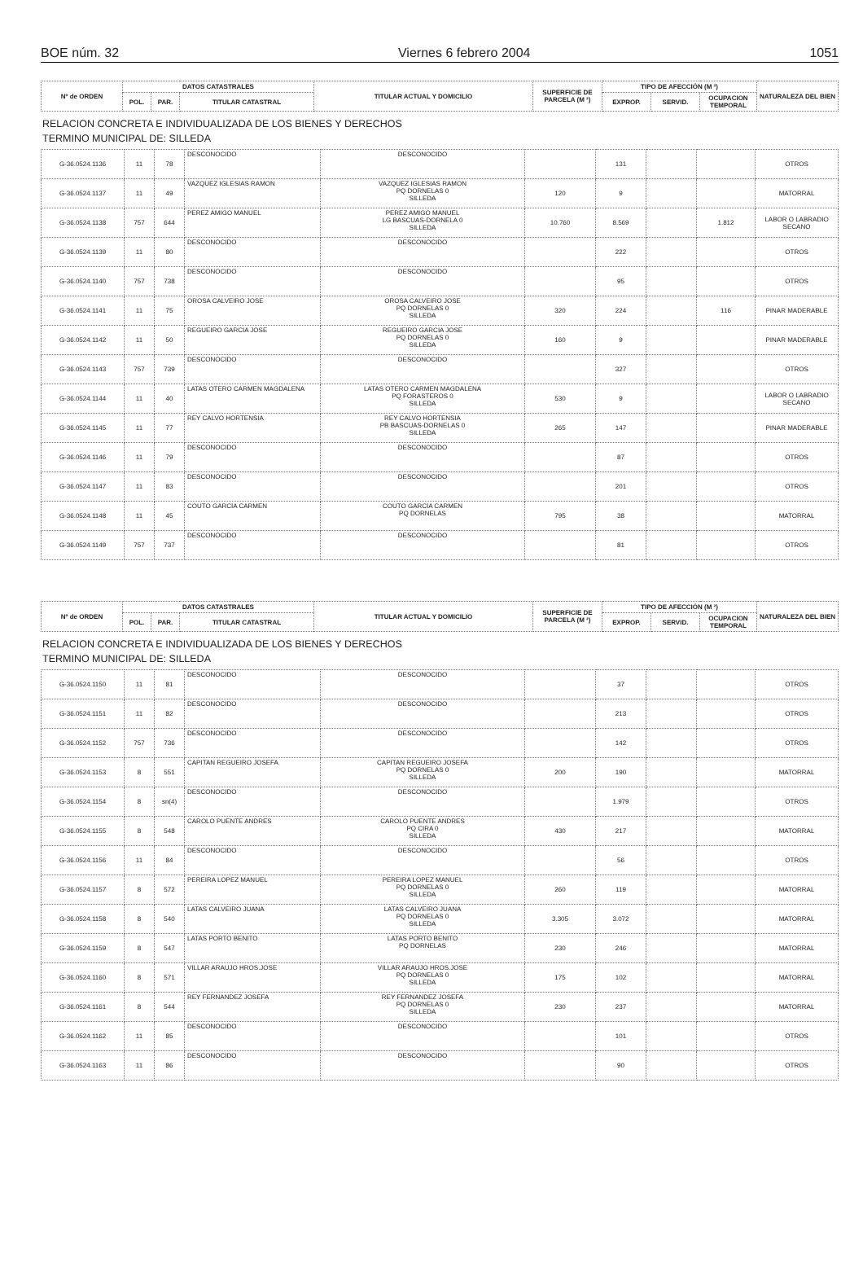BOE núm. 32 Viernes 6 febrero 2004 1051
| Nº de ORDEN | DATOS CATASTRALES | | | TITULAR ACTUAL Y DOMICILIO | SUPERFICIE DE PARCELA (M ²) | TIPO DE AFECCIÓN (M ²) | | | NATURALEZA DEL BIEN |
| --- | --- | --- | --- | --- | --- | --- | --- | --- | --- |
| | POL. | PAR. | TITULAR CATASTRAL | | | EXPROP. | SERVID. | OCUPACION TEMPORAL | |
RELACION CONCRETA E INDIVIDUALIZADA DE LOS BIENES Y DERECHOS
TERMINO MUNICIPAL DE: SILLEDA
| G-36.0524.1136 | 11 | 78 | DESCONOCIDO | DESCONOCIDO | | 131 | | | OTROS |
| G-36.0524.1137 | 11 | 49 | VAZQUEZ IGLESIAS RAMON | VAZQUEZ IGLESIAS RAMON PQ DORNELAS 0 SILLEDA | 120 | 9 | | | MATORRAL |
| G-36.0524.1138 | 757 | 644 | PEREZ AMIGO MANUEL | PEREZ AMIGO MANUEL LG BASCUAS-DORNELA 0 SILLEDA | 10.760 | 8.569 | | 1.812 | LABOR O LABRADIO SECANO |
| G-36.0524.1139 | 11 | 80 | DESCONOCIDO | DESCONOCIDO | | 222 | | | OTROS |
| G-36.0524.1140 | 757 | 738 | DESCONOCIDO | DESCONOCIDO | | 95 | | | OTROS |
| G-36.0524.1141 | 11 | 75 | OROSA CALVEIRO JOSE | OROSA CALVEIRO JOSE PQ DORNELAS 0 SILLEDA | 320 | 224 | | 116 | PINAR MADERABLE |
| G-36.0524.1142 | 11 | 50 | REGUEIRO GARCIA JOSE | REGUEIRO GARCIA JOSE PQ DORNELAS 0 SILLEDA | 160 | 9 | | | PINAR MADERABLE |
| G-36.0524.1143 | 757 | 739 | DESCONOCIDO | DESCONOCIDO | | 327 | | | OTROS |
| G-36.0524.1144 | 11 | 40 | LATAS OTERO CARMEN MAGDALENA | LATAS OTERO CARMEN MAGDALENA PQ FORASTEROS 0 SILLEDA | 530 | 9 | | | LABOR O LABRADIO SECANO |
| G-36.0524.1145 | 11 | 77 | REY CALVO HORTENSIA | REY CALVO HORTENSIA PB BASCUAS-DORNELAS 0 SILLEDA | 265 | 147 | | | PINAR MADERABLE |
| G-36.0524.1146 | 11 | 79 | DESCONOCIDO | DESCONOCIDO | | 87 | | | OTROS |
| G-36.0524.1147 | 11 | 83 | DESCONOCIDO | DESCONOCIDO | | 201 | | | OTROS |
| G-36.0524.1148 | 11 | 45 | COUTO GARCIA CARMEN | COUTO GARCIA CARMEN PQ DORNELAS | 795 | 38 | | | MATORRAL |
| G-36.0524.1149 | 757 | 737 | DESCONOCIDO | DESCONOCIDO | | 81 | | | OTROS |
| Nº de ORDEN | DATOS CATASTRALES | | | TITULAR ACTUAL Y DOMICILIO | SUPERFICIE DE PARCELA (M ²) | TIPO DE AFECCIÓN (M ²) | | | NATURALEZA DEL BIEN |
| --- | --- | --- | --- | --- | --- | --- | --- | --- | --- |
| | POL. | PAR. | TITULAR CATASTRAL | | | EXPROP. | SERVID. | OCUPACION TEMPORAL | |
RELACION CONCRETA E INDIVIDUALIZADA DE LOS BIENES Y DERECHOS
TERMINO MUNICIPAL DE: SILLEDA
| G-36.0524.1150 | 11 | 81 | DESCONOCIDO | DESCONOCIDO | | 37 | | | OTROS |
| G-36.0524.1151 | 11 | 82 | DESCONOCIDO | DESCONOCIDO | | 213 | | | OTROS |
| G-36.0524.1152 | 757 | 736 | DESCONOCIDO | DESCONOCIDO | | 142 | | | OTROS |
| G-36.0524.1153 | 8 | 551 | CAPITAN REGUEIRO JOSEFA | CAPITAN REGUEIRO JOSEFA PQ DORNELAS 0 SILLEDA | 200 | 190 | | | MATORRAL |
| G-36.0524.1154 | 8 | sn(4) | DESCONOCIDO | DESCONOCIDO | | 1.979 | | | OTROS |
| G-36.0524.1155 | 8 | 548 | CAROLO PUENTE ANDRES | CAROLO PUENTE ANDRES PQ CIRA 0 SILLEDA | 430 | 217 | | | MATORRAL |
| G-36.0524.1156 | 11 | 84 | DESCONOCIDO | DESCONOCIDO | | 56 | | | OTROS |
| G-36.0524.1157 | 8 | 572 | PEREIRA LOPEZ MANUEL | PEREIRA LOPEZ MANUEL PQ DORNELAS 0 SILLEDA | 260 | 119 | | | MATORRAL |
| G-36.0524.1158 | 8 | 540 | LATAS CALVEIRO JUANA | LATAS CALVEIRO JUANA PQ DORNELAS 0 SILLEDA | 3.305 | 3.072 | | | MATORRAL |
| G-36.0524.1159 | 8 | 547 | LATAS PORTO BENITO | LATAS PORTO BENITO PQ DORNELAS | 230 | 246 | | | MATORRAL |
| G-36.0524.1160 | 8 | 571 | VILLAR ARAUJO HROS.JOSE | VILLAR ARAUJO HROS.JOSE PQ DORNELAS 0 SILLEDA | 175 | 102 | | | MATORRAL |
| G-36.0524.1161 | 8 | 544 | REY FERNANDEZ JOSEFA | REY FERNANDEZ JOSEFA PQ DORNELAS 0 SILLEDA | 230 | 237 | | | MATORRAL |
| G-36.0524.1162 | 11 | 85 | DESCONOCIDO | DESCONOCIDO | | 101 | | | OTROS |
| G-36.0524.1163 | 11 | 86 | DESCONOCIDO | DESCONOCIDO | | 90 | | | OTROS |